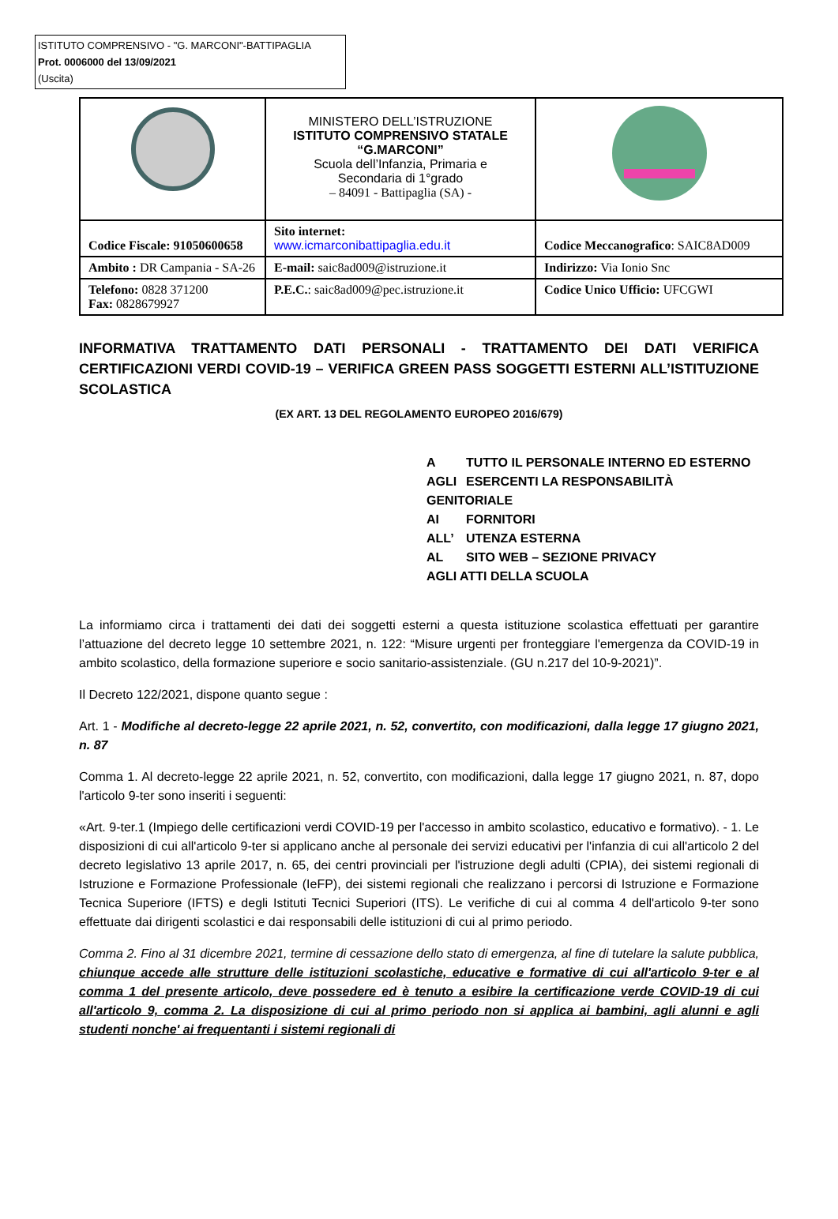ISTITUTO COMPRENSIVO - "G. MARCONI"-BATTIPAGLIA
Prot. 0006000 del 13/09/2021
(Uscita)
| | MINISTERO DELL’ISTRUZIONE ISTITUTO COMPRENSIVO STATALE “G.MARCONI” Scuola dell’Infanzia, Primaria e Secondaria di 1°grado – 84091 - Battipaglia (SA) - | |
| Codice Fiscale: 91050600658 | Sito internet: www.icmarconibattipaglia.edu.it | Codice Meccanografico : SAIC8AD009 |
| Ambito : DR Campania - SA-26 | E-mail: saic8ad009@istruzione.it | Indirizzo: Via Ionio Snc |
| Telefono: 0828 371200 Fax: 0828679927 | P.E.C. : saic8ad009@pec.istruzione.it | Codice Unico Ufficio: UFCGWI |
INFORMATIVA TRATTAMENTO DATI PERSONALI - TRATTAMENTO DEI DATI VERIFICA CERTIFICAZIONI VERDI COVID-19 – VERIFICA GREEN PASS SOGGETTI ESTERNI ALL’ISTITUZIONE SCOLASTICA
(EX ART. 13 DEL REGOLAMENTO EUROPEO 2016/679)
A TUTTO IL PERSONALE INTERNO ED ESTERNO
AGLI ESERCENTI LA RESPONSABILITÀ GENITORIALE
AI FORNITORI
ALL’ UTENZA ESTERNA
AL SITO WEB – SEZIONE PRIVACY
AGLI ATTI DELLA SCUOLA
La informiamo circa i trattamenti dei dati dei soggetti esterni a questa istituzione scolastica effettuati per garantire l’attuazione del decreto legge 10 settembre 2021, n. 122: “Misure urgenti per fronteggiare l'emergenza da COVID-19 in ambito scolastico, della formazione superiore e socio sanitario-assistenziale. (GU n.217 del 10-9-2021)”.
Il Decreto 122/2021, dispone quanto segue :
Art. 1 - Modifiche al decreto-legge 22 aprile 2021, n. 52, convertito, con modificazioni, dalla legge 17 giugno 2021, n. 87
Comma 1. Al decreto-legge 22 aprile 2021, n. 52, convertito, con modificazioni, dalla legge 17 giugno 2021, n. 87, dopo l'articolo 9-ter sono inseriti i seguenti:
«Art. 9-ter.1 (Impiego delle certificazioni verdi COVID-19 per l'accesso in ambito scolastico, educativo e formativo). - 1. Le disposizioni di cui all'articolo 9-ter si applicano anche al personale dei servizi educativi per l'infanzia di cui all'articolo 2 del decreto legislativo 13 aprile 2017, n. 65, dei centri provinciali per l'istruzione degli adulti (CPIA), dei sistemi regionali di Istruzione e Formazione Professionale (IeFP), dei sistemi regionali che realizzano i percorsi di Istruzione e Formazione Tecnica Superiore (IFTS) e degli Istituti Tecnici Superiori (ITS). Le verifiche di cui al comma 4 dell'articolo 9-ter sono effettuate dai dirigenti scolastici e dai responsabili delle istituzioni di cui al primo periodo.
Comma 2. Fino al 31 dicembre 2021, termine di cessazione dello stato di emergenza, al fine di tutelare la salute pubblica, chiunque accede alle strutture delle istituzioni scolastiche, educative e formative di cui all'articolo 9-ter e al comma 1 del presente articolo, deve possedere ed è tenuto a esibire la certificazione verde COVID-19 di cui all'articolo 9, comma 2. La disposizione di cui al primo periodo non si applica ai bambini, agli alunni e agli studenti nonche' ai frequentanti i sistemi regionali di